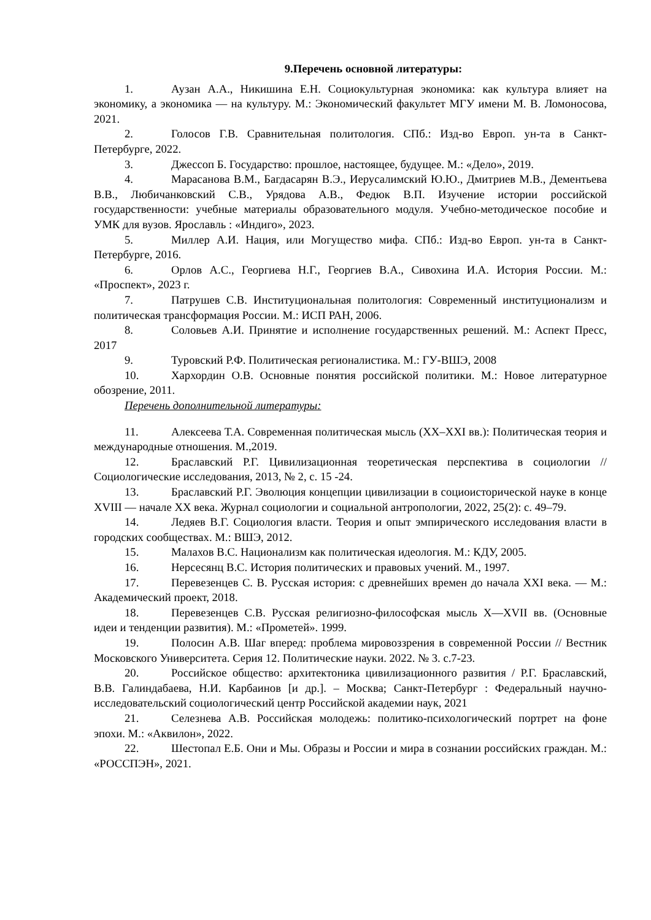9.Перечень основной литературы:
1. Аузан А.А., Никишина Е.Н. Социокультурная экономика: как культура влияет на экономику, а экономика — на культуру. М.: Экономический факультет МГУ имени М. В. Ломоносова, 2021.
2. Голосов Г.В. Сравнительная политология. СПб.: Изд-во Европ. ун-та в Санкт-Петербурге, 2022.
3. Джессоп Б. Государство: прошлое, настоящее, будущее. М.: «Дело», 2019.
4. Марасанова В.М., Багдасарян В.Э., Иерусалимский Ю.Ю., Дмитриев М.В., Дементьева В.В., Любичанковский С.В., Урядова А.В., Федюк В.П. Изучение истории российской государственности: учебные материалы образовательного модуля. Учебно-методическое пособие и УМК для вузов. Ярославль : «Индиго», 2023.
5. Миллер А.И. Нация, или Могущество мифа. СПб.: Изд-во Европ. ун-та в Санкт-Петербурге, 2016.
6. Орлов А.С., Георгиева Н.Г., Георгиев В.А., Сивохина И.А. История России. М.: «Проспект», 2023 г.
7. Патрушев С.В. Институциональная политология: Современный институционализм и политическая трансформация России. М.: ИСП РАН, 2006.
8. Соловьев А.И. Принятие и исполнение государственных решений. М.: Аспект Пресс, 2017
9. Туровский Р.Ф. Политическая регионалистика. М.: ГУ-ВШЭ, 2008
10. Хархордин О.В. Основные понятия российской политики. М.: Новое литературное обозрение, 2011.
Перечень дополнительной литературы:
11. Алексеева Т.А. Современная политическая мысль (XX–XXI вв.): Политическая теория и международные отношения. М.,2019.
12. Браславский Р.Г. Цивилизационная теоретическая перспектива в социологии // Социологические исследования, 2013, № 2, с. 15 -24.
13. Браславский Р.Г. Эволюция концепции цивилизации в социоисторической науке в конце XVIII — начале XX века. Журнал социологии и социальной антропологии, 2022, 25(2): с. 49–79.
14. Ледяев В.Г. Социология власти. Теория и опыт эмпирического исследования власти в городских сообществах. М.: ВШЭ, 2012.
15. Малахов В.С. Национализм как политическая идеология. М.: КДУ, 2005.
16. Нерсесянц В.С. История политических и правовых учений. М., 1997.
17. Перевезенцев С. В. Русская история: с древнейших времен до начала XXI века. — М.: Академический проект, 2018.
18. Перевезенцев С.В. Русская религиозно-философская мысль X—XVII вв. (Основные идеи и тенденции развития). М.: «Прометей». 1999.
19. Полосин А.В. Шаг вперед: проблема мировоззрения в современной России // Вестник Московского Университета. Серия 12. Политические науки. 2022. № 3. с.7-23.
20. Российское общество: архитектоника цивилизационного развития / Р.Г. Браславский, В.В. Галиндабаева, Н.И. Карбаинов [и др.]. – Москва; Санкт-Петербург : Федеральный научно-исследовательский социологический центр Российской академии наук, 2021
21. Селезнева А.В. Российская молодежь: политико-психологический портрет на фоне эпохи. М.: «Аквилон», 2022.
22. Шестопал Е.Б. Они и Мы. Образы и России и мира в сознании российских граждан. М.: «РОССПЭН», 2021.